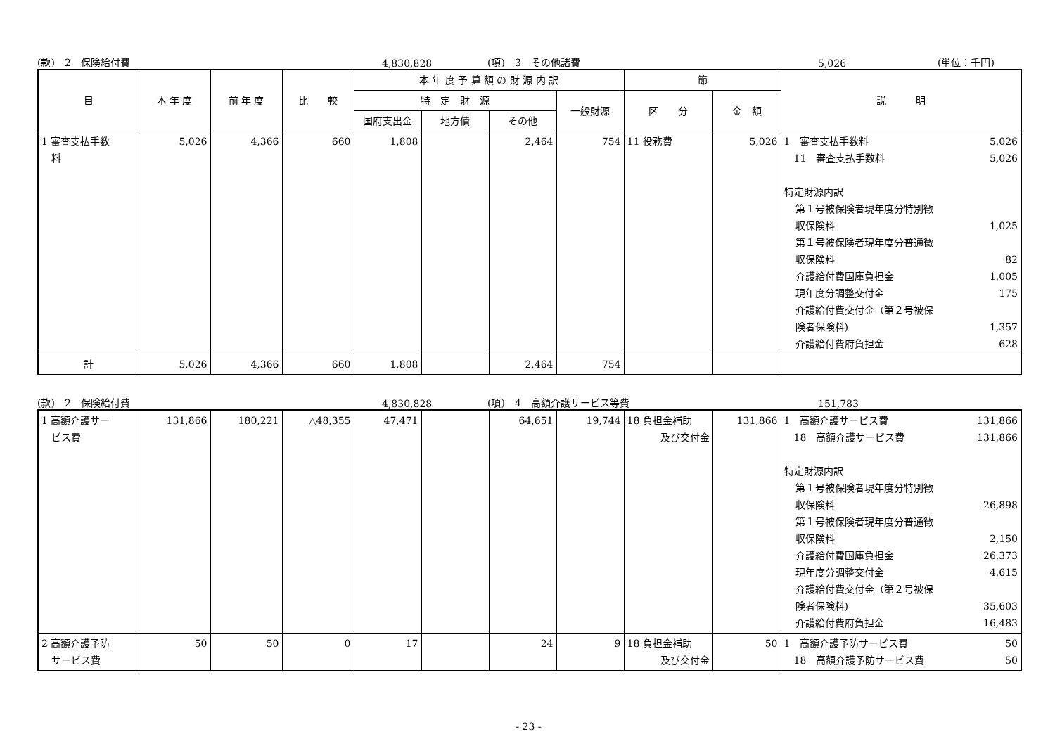(款)　2　保険給付費 4,830,828 (項)　3　その他諸費 5,026 (単位：千円)
| 目 | 本 年 度 | 前 年 度 | 比 較 | 本 年 度 予 算 額 の 財 源 内 訳 | | | | 節 | | 説 明 |
| --- | --- | --- | --- | --- | --- | --- | --- | --- | --- | --- |
| | | | | 特 定 財 源 | | | 一般財源 | 区 分 | 金 額 | |
| | | | | 国府支出金 | 地方債 | その他 | | | | |
| 1 審査支払手数 料 | 5,026 | 4,366 | 660 | 1,808 | | 2,464 | 754 | 11 役務費 | 5,026 | 1 審査支払手数料 5,026 11 審査支払手数料 5,026 特定財源内訳 第１号被保険者現年度分特別徴 収保険料 1,025 第１号被保険者現年度分普通徴 収保険料 82 介護給付費国庫負担金 1,005 現年度分調整交付金 175 介護給付費交付金（第２号被保 険者保険料) 1,357 介護給付費府負担金 628 |
| 計 | 5,026 | 4,366 | 660 | 1,808 | | 2,464 | 754 | | | |
(款)　2　保険給付費 4,830,828 (項)　4　高額介護サービス等費 151,783
| 1 高額介護サー ビス費 | 131,866 | 180,221 | △48,355 | 47,471 | | 64,651 | 19,744 | 18 負担金補助 及び交付金 | 131,866 | 1 高額介護サービス費 131,866 18 高額介護サービス費 131,866 特定財源内訳 第１号被保険者現年度分特別徴 収保険料 26,898 第１号被保険者現年度分普通徴 収保険料 2,150 介護給付費国庫負担金 26,373 現年度分調整交付金 4,615 介護給付費交付金（第２号被保 険者保険料) 35,603 介護給付費府負担金 16,483 |
| 2 高額介護予防 サービス費 | 50 | 50 | 0 | 17 | | 24 | 9 | 18 負担金補助 及び交付金 | 50 | 1 高額介護予防サービス費 50 18 高額介護予防サービス費 50 |
- 23 -